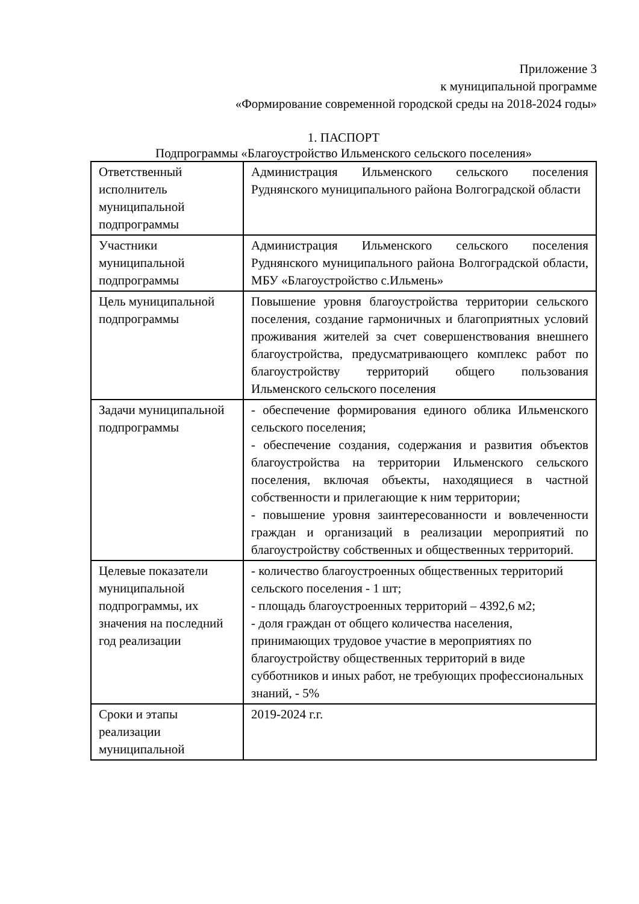Приложение 3
к муниципальной программе
«Формирование современной городской среды на 2018-2024 годы»
1. ПАСПОРТ
Подпрограммы «Благоустройство Ильменского сельского поселения»
| Ответственный исполнитель муниципальной подпрограммы | Администрация Ильменского сельского поселения Руднянского муниципального района Волгоградской области |
| Участники муниципальной подпрограммы | Администрация Ильменского сельского поселения Руднянского муниципального района Волгоградской области, МБУ «Благоустройство с.Ильмень» |
| Цель муниципальной подпрограммы | Повышение уровня благоустройства территории сельского поселения, создание гармоничных и благоприятных условий проживания жителей за счет совершенствования внешнего благоустройства, предусматривающего комплекс работ по благоустройству территорий общего пользования Ильменского сельского поселения |
| Задачи муниципальной подпрограммы | - обеспечение формирования единого облика Ильменского сельского поселения; - обеспечение создания, содержания и развития объектов благоустройства на территории Ильменского сельского поселения, включая объекты, находящиеся в частной собственности и прилегающие к ним территории; - повышение уровня заинтересованности и вовлеченности граждан и организаций в реализации мероприятий по благоустройству собственных и общественных территорий. |
| Целевые показатели муниципальной подпрограммы, их значения на последний год реализации | - количество благоустроенных общественных территорий сельского поселения - 1 шт; - площадь благоустроенных территорий – 4392,6 м2; - доля граждан от общего количества населения, принимающих трудовое участие в мероприятиях по благоустройству общественных территорий в виде субботников и иных работ, не требующих профессиональных знаний, - 5% |
| Сроки и этапы реализации муниципальной | 2019-2024 г.г. |